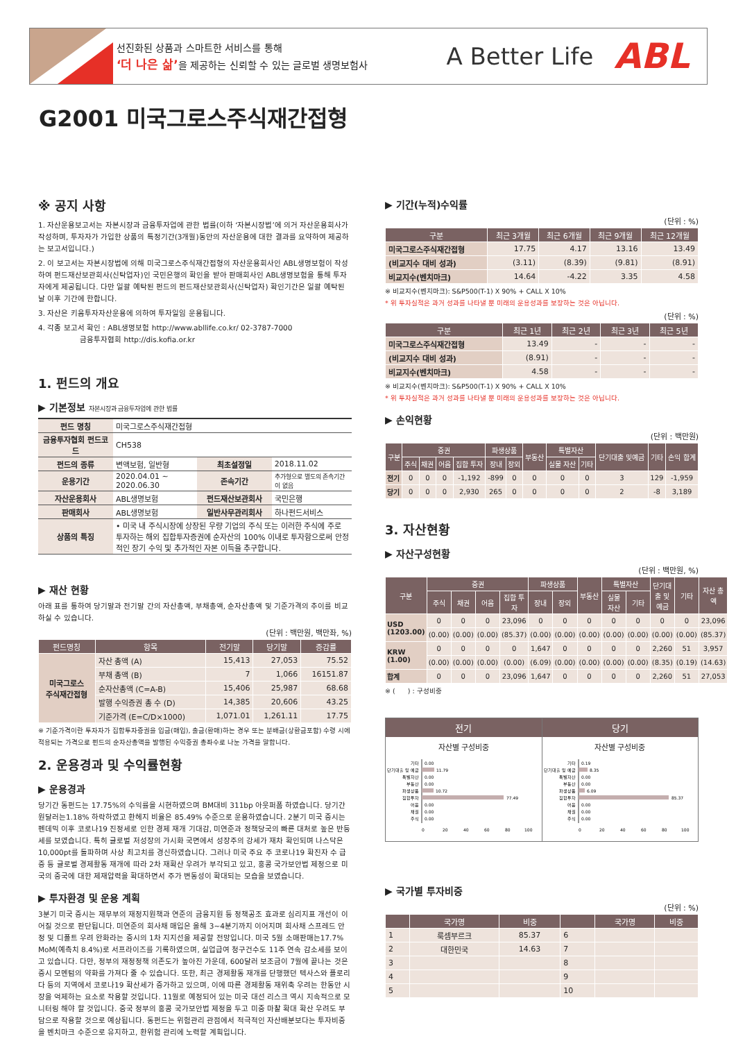선진화된 상품과 스마트한 서비스를 통해
‘더 나은 삶’을 제공하는 신뢰할 수 있는 글로벌 생명보험사
A Better Life
ABL
G2001 미국그로스주식재간접형
※ 공지 사항
1. 자산운용보고서는 자본시장과 금융투자업에 관한 법률(이하 ‘자본시장법’에 의거 자산운용회사가 작성하며, 투자자가 가입한 상품의 특정기간(3개월)동안의 자산운용에 대한 결과를 요약하여 제공하는 보고서입니다.)
2. 이 보고서는 자본시장법에 의해 미국그로스주식재간접형의 자산운용회사인 ABL생명보험이 작성하여 펀드재산보관회사(신탁업자)인 국민은행의 확인을 받아 판매회사인 ABL생명보험을 통해 투자자에게 제공됩니다. 다만 일괄 예탁된 펀드의 펀드재산보관회사(신탁업자) 확인기간은 일괄 예탁된 날 이후 기간에 한합니다.
3. 자산은 키움투자자산운용에 의하여 투자일임 운용됩니다.
4. 각종 보고서 확인 : ABL생명보험 http://www.abllife.co.kr/ 02-3787-7000
금융투자협회 http://dis.kofia.or.kr
1. 펀드의 개요
▶ 기본정보 자본시장과 금융투자업에 관한 법률
| 펀드 명칭 | 미국그로스주식재간접형 | | |
| 금융투자협회 펀드코드 | CH538 | | |
| 펀드의 종류 | 변액보험, 일반형 | 최초설정일 | 2018.11.02 |
| 운용기간 | 2020.04.01 ~ 2020.06.30 | 존속기간 | 추가형으로 별도의 존속기간이 없음 |
| 자산운용회사 | ABL생명보험 | 펀드재산보관회사 | 국민은행 |
| 판매회사 | ABL생명보험 | 일반사무관리회사 | 하나펀드서비스 |
| 상품의 특징 | • 미국 내 주식시장에 상장된 우량 기업의 주식 또는 이러한 주식에 주로 투자하는 해외 집합투자증권에 순자산의 100% 이내로 투자함으로써 안정적인 장기 수익 및 추가적인 자본 이득을 추구합니다. | | |
▶ 재산 현황
아래 표를 통하여 당기말과 전기말 간의 자산총액, 부채총액, 순자산총액 및 기준가격의 추이를 비교하실 수 있습니다.
(단위 : 백만원, 백만좌, %)
| 펀드명칭 | 항목 | 전기말 | 당기말 | 증감률 |
| --- | --- | --- | --- | --- |
| 미국그로스 주식재간접형 | 자산 총액 (A) | 15,413 | 27,053 | 75.52 |
| | 부채 총액 (B) | 7 | 1,066 | 16151.87 |
| | 순자산총액 (C=A-B) | 15,406 | 25,987 | 68.68 |
| | 발행 수익증권 총 수 (D) | 14,385 | 20,606 | 43.25 |
| | 기준가격 (E=C/D×1000) | 1,071.01 | 1,261.11 | 17.75 |
※ 기준가격이란 투자자가 집합투자증권을 입금(매입), 출금(환매)하는 경우 또는 분배금(상환금포함) 수령 시에 적용되는 가격으로 펀드의 순자산총액을 발행된 수익증권 총좌수로 나눈 가격을 말합니다.
2. 운용경과 및 수익률현황
▶ 운용경과
당기간 동펀드는 17.75%의 수익률을 시현하였으며 BM대비 311bp 아웃퍼폼 하였습니다. 당기간 원달러는1.18% 하락하였고 환헤지 비율은 85.49% 수준으로 운용하였습니다. 2분기 미국 증시는 펜데믹 이후 코로나19 진정세로 인한 경제 재개 기대감, 미연준과 정책당국의 빠른 대처로 높은 반등세를 보였습니다. 특히 글로벌 저성장의 가시화 국면에서 성장주의 강세가 재차 확인되며 나스닥은 10,000pt를 돌파하며 사상 최고치를 경신하였습니다. 그러나 미국 주요 주 코로나19 확진자 수 급증 등 글로벌 경제활동 재개에 따라 2차 재확산 우려가 부각되고 있고, 홍콩 국가보안법 제정으로 미국의 중국에 대한 제재압력을 확대하면서 주가 변동성이 확대되는 모습을 보였습니다.
▶ 투자환경 및 운용 계획
3분기 미국 증시는 재무부의 재정지원책과 연준의 금융지원 등 정책공조 효과로 심리지표 개선이 이어질 것으로 판단됩니다. 미연준의 회사채 매입은 올해 3~4분기까지 이어지며 회사채 스프레드 안정 및 디폴트 우려 완화라는 증시의 1차 지지선을 제공할 전망입니다. 미국 5월 소매판매는17.7% MoM(예측치 8.4%)로 서프라이즈를 기록하였으며, 실업급여 청구건수도 11주 연속 감소세를 보이고 있습니다. 다만, 정부의 재정정책 의존도가 높아진 가운데, 600달러 보조금이 7월에 끝나는 것은 증시 모멘텀의 약화를 가져다 줄 수 있습니다. 또한, 최근 경제활동 재개를 단행했던 텍사스와 플로리다 등의 지역에서 코로나19 확산세가 증가하고 있으며, 이에 따른 경제활동 재위축 우려는 한동안 시장을 억제하는 요소로 작용할 것입니다. 11월로 예정되어 있는 미국 대선 리스크 역시 지속적으로 모니터링 해야 할 것입니다. 중국 정부의 홍콩 국가보안법 제정을 두고 미중 마찰 확대 확산 우려도 부담으로 작용할 것으로 예상됩니다. 동펀드는 위험관리 관점에서 적극적인 자산배분보다는 투자비중을 벤치마크 수준으로 유지하고, 환위험 관리에 노력할 계획입니다.
▶ 기간(누적)수익률
(단위 : %)
| 구분 | 최근 3개월 | 최근 6개월 | 최근 9개월 | 최근 12개월 |
| --- | --- | --- | --- | --- |
| 미국그로스주식재간접형 | 17.75 | 4.17 | 13.16 | 13.49 |
| (비교지수 대비 성과) | (3.11) | (8.39) | (9.81) | (8.91) |
| 비교지수(벤치마크) | 14.64 | -4.22 | 3.35 | 4.58 |
※ 비교지수(벤치마크): S&P500(T-1) X 90% + CALL X 10%
* 위 투자실적은 과거 성과를 나타낼 뿐 미래의 운용성과를 보장하는 것은 아닙니다.
(단위 : %)
| 구분 | 최근 1년 | 최근 2년 | 최근 3년 | 최근 5년 |
| --- | --- | --- | --- | --- |
| 미국그로스주식재간접형 | 13.49 | - | - | - |
| (비교지수 대비 성과) | (8.91) | - | - | - |
| 비교지수(벤치마크) | 4.58 | - | - | - |
※ 비교지수(벤치마크): S&P500(T-1) X 90% + CALL X 10%
* 위 투자실적은 과거 성과를 나타낼 뿐 미래의 운용성과를 보장하는 것은 아닙니다.
▶ 손익현황
(단위 : 백만원)
| 구분 | 증권 | | | | 파생상품 | | 부동산 | 특별자산 | | 단기대출 및예금 | 기타 | 손익 합계 |
| --- | --- | --- | --- | --- | --- | --- | --- | --- | --- | --- | --- | --- |
| | 주식 | 채권 | 어음 | 집합 투자 | 장내 | 장외 | | 실물 자산 | 기타 | | | |
| 전기 | 0 | 0 | 0 | -1,192 | -899 | 0 | 0 | 0 | 0 | 3 | 129 | -1,959 |
| 당기 | 0 | 0 | 0 | 2,930 | 265 | 0 | 0 | 0 | 0 | 2 | -8 | 3,189 |
3. 자산현황
▶ 자산구성현황
(단위 : 백만원, %)
| 구분 | 증권 | | | | 파생상품 | | 부동산 | 특별자산 | | 단기대출 및예금 | 기타 | 자산 총액 |
| --- | --- | --- | --- | --- | --- | --- | --- | --- | --- | --- | --- | --- |
| | 주식 | 채권 | 어음 | 집합 투자 | 장내 | 장외 | | 실물 자산 | 기타 | | | |
| USD (1203.00) | 0 | 0 | 0 | 23,096 | 0 | 0 | 0 | 0 | 0 | 0 | 0 | 23,096 |
| | (0.00) | (0.00) | (0.00) | (85.37) | (0.00) | (0.00) | (0.00) | (0.00) | (0.00) | (0.00) | (0.00) | (85.37) |
| KRW (1.00) | 0 | 0 | 0 | 0 | 1,647 | 0 | 0 | 0 | 0 | 2,260 | 51 | 3,957 |
| | (0.00) | (0.00) | (0.00) | (0.00) | (6.09) | (0.00) | (0.00) | (0.00) | (0.00) | (8.35) | (0.19) | (14.63) |
| 합계 | 0 | 0 | 0 | 23,096 | 1,647 | 0 | 0 | 0 | 0 | 2,260 | 51 | 27,053 |
※ ( ) : 구성비중
전기
자산별 구성비중
기타
단기대출 및 예금
특별자산
부동산
파생상품
집합투자
어음
채권
주식
0.00
11.79
0.00
0.00
10.72
77.49
0.00
0.00
0.00
0
20
40
60
80
100
당기
자산별 구성비중
기타
단기대출 및 예금
특별자산
부동산
파생상품
집합투자
어음
채권
주식
0.19
8.35
0.00
0.00
6.09
85.37
0.00
0.00
0.00
0
20
40
60
80
100
▶ 국가별 투자비중
(단위 : %)
| | 국가명 | 비중 | | 국가명 | 비중 |
| --- | --- | --- | --- | --- | --- |
| 1 | 룩셈부르크 | 85.37 | 6 | | |
| 2 | 대한민국 | 14.63 | 7 | | |
| 3 | | | 8 | | |
| 4 | | | 9 | | |
| 5 | | | 10 | | |